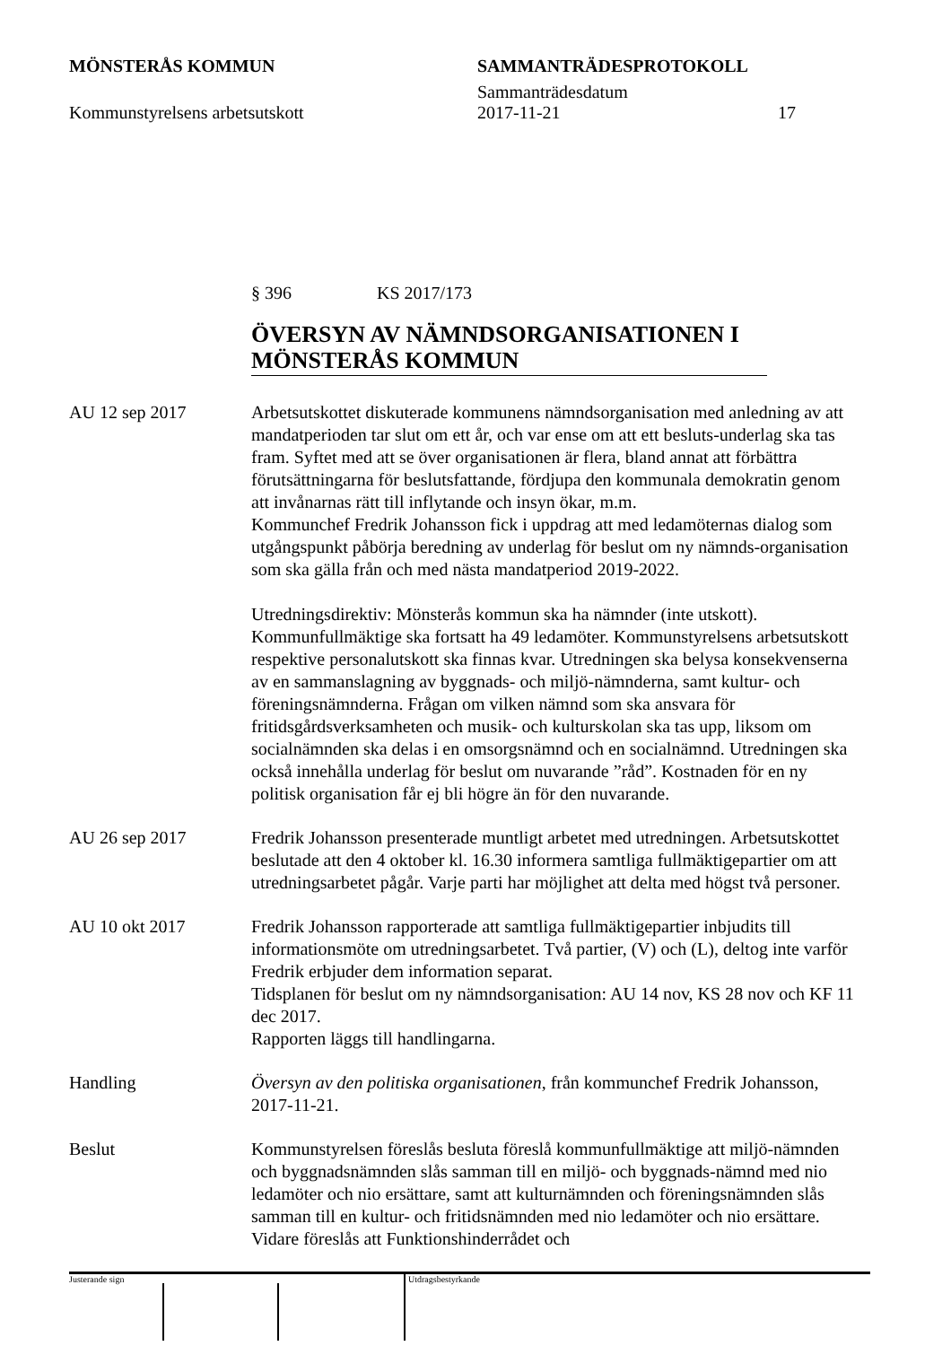MÖNSTERÅS KOMMUN SAMMANTRÄDESPROTOKOLL
Sammanträdesdatum
Kommunstyrelsens arbetsutskott 2017-11-21 17
§ 396 KS 2017/173
ÖVERSYN AV NÄMNDSORGANISATIONEN I MÖNSTERÅS KOMMUN
AU 12 sep 2017 Arbetsutskottet diskuterade kommunens nämndsorganisation med anledning av att mandatperioden tar slut om ett år, och var ense om att ett besluts-underlag ska tas fram. Syftet med att se över organisationen är flera, bland annat att förbättra förutsättningarna för beslutsfattande, fördjupa den kommunala demokratin genom att invånarnas rätt till inflytande och insyn ökar, m.m.
Kommunchef Fredrik Johansson fick i uppdrag att med ledamöternas dialog som utgångspunkt påbörja beredning av underlag för beslut om ny nämnds-organisation som ska gälla från och med nästa mandatperiod 2019-2022.
Utredningsdirektiv: Mönsterås kommun ska ha nämnder (inte utskott). Kommunfullmäktige ska fortsatt ha 49 ledamöter. Kommunstyrelsens arbetsutskott respektive personalutskott ska finnas kvar. Utredningen ska belysa konsekvenserna av en sammanslagning av byggnads- och miljö-nämnderna, samt kultur- och föreningsnämnderna. Frågan om vilken nämnd som ska ansvara för fritidsgårdsverksamheten och musik- och kulturskolan ska tas upp, liksom om socialnämnden ska delas i en omsorgsnämnd och en socialnämnd. Utredningen ska också innehålla underlag för beslut om nuvarande ”råd”. Kostnaden för en ny politisk organisation får ej bli högre än för den nuvarande.
AU 26 sep 2017 Fredrik Johansson presenterade muntligt arbetet med utredningen. Arbetsutskottet beslutade att den 4 oktober kl. 16.30 informera samtliga fullmäktigepartier om att utredningsarbetet pågår. Varje parti har möjlighet att delta med högst två personer.
AU 10 okt 2017 Fredrik Johansson rapporterade att samtliga fullmäktigepartier inbjudits till informationsmöte om utredningsarbetet. Två partier, (V) och (L), deltog inte varför Fredrik erbjuder dem information separat.
Tidsplanen för beslut om ny nämndsorganisation: AU 14 nov, KS 28 nov och KF 11 dec 2017.
Rapporten läggs till handlingarna.
Handling Översyn av den politiska organisationen, från kommunchef Fredrik Johansson, 2017-11-21.
Beslut Kommunstyrelsen föreslås besluta föreslå kommunfullmäktige att miljö-nämnden och byggnadsnämnden slås samman till en miljö- och byggnads-nämnd med nio ledamöter och nio ersättare, samt att kulturnämnden och föreningsnämnden slås samman till en kultur- och fritidsnämnden med nio ledamöter och nio ersättare. Vidare föreslås att Funktionshinderrådet och
Justerande sign
Utdragsbestyrkande